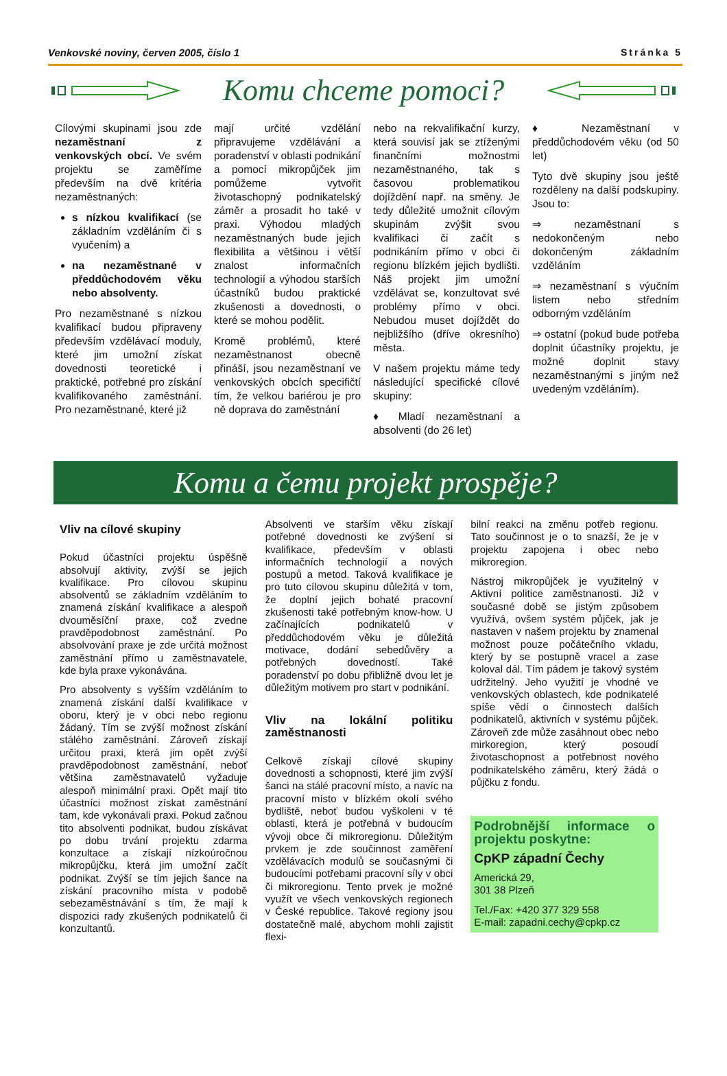Venkovské noviny, červen 2005, číslo 1 Stránka 5
Komu chceme pomoci?
Cílovými skupinami jsou zde nezaměstnaní z venkovských obcí. Ve svém projektu se zaměříme především na dvě kritéria nezaměstnaných:
s nízkou kvalifikací (se základním vzděláním či s vyučením) a
na nezaměstnané v předdůchodovém věku nebo absolventy.
Pro nezaměstnané s nízkou kvalifikací budou připraveny především vzdělávací moduly, které jim umožní získat dovednosti teoretické i praktické, potřebné pro získání kvalifikovaného zaměstnání. Pro nezaměstnané, které již
mají určité vzdělání připravujeme vzdělávání a poradenství v oblasti podnikání a pomocí mikropůjček jim pomůžeme vytvořit životaschopný podnikatelský záměr a prosadit ho také v praxi. Výhodou mladých nezaměstnaných bude jejich flexibilita a většinou i větší znalost informačních technologií a výhodou starších účastníků budou praktické zkušenosti a dovednosti, o které se mohou podělit.
Kromě problémů, které nezaměstnanost obecně přináší, jsou nezaměstnaní ve venkovských obcích specifičtí tím, že velkou bariérou je pro ně doprava do zaměstnání
nebo na rekvalifikační kurzy, která souvisí jak se ztíženými finančními možnostmi nezaměstnaného, tak s časovou problematikou dojíždění např. na směny. Je tedy důležité umožnit cílovým skupinám zvýšit svou kvalifikaci či začít s podnikáním přímo v obci či regionu blízkém jejich bydlišti. Náš projekt jim umožní vzdělávat se, konzultovat své problémy přímo v obci. Nebudou muset dojíždět do nejbližšího (dříve okresního) města.
V našem projektu máme tedy následující specifické cílové skupiny:
♦ Mladí nezaměstnaní a absolventi (do 26 let)
♦ Nezaměstnaní v předdůchodovém věku (od 50 let)
Tyto dvě skupiny jsou ještě rozděleny na další podskupiny. Jsou to:
⇒ nezaměstnaní s nedokončeným nebo dokončeným základním vzděláním
⇒ nezaměstnaní s výučním listem nebo středním odborným vzděláním
⇒ ostatní (pokud bude potřeba doplnit účastníky projektu, je možné doplnit stavy nezaměstnanými s jiným než uvedeným vzděláním).
Komu a čemu projekt prospěje?
Vliv na cílové skupiny
Pokud účastníci projektu úspěšně absolvují aktivity, zvýší se jejich kvalifikace. Pro cílovou skupinu absolventů se základním vzděláním to znamená získání kvalifikace a alespoň dvouměsíční praxe, což zvedne pravděpodobnost zaměstnání. Po absolvování praxe je zde určitá možnost zaměstnání přímo u zaměstnavatele, kde byla praxe vykonávána.
Pro absolventy s vyšším vzděláním to znamená získání další kvalifikace v oboru, který je v obci nebo regionu žádaný. Tím se zvýší možnost získání stálého zaměstnání. Zároveň získají určitou praxi, která jim opět zvýší pravděpodobnost zaměstnání, neboť většina zaměstnavatelů vyžaduje alespoň minimální praxi. Opět mají tito účastníci možnost získat zaměstnání tam, kde vykonávali praxi. Pokud začnou tito absolventi podnikat, budou získávat po dobu trvání projektu zdarma konzultace a získají nízkoúročnou mikropůjčku, která jim umožní začít podnikat. Zvýší se tím jejich šance na získání pracovního místa v podobě sebezaměstnávání s tím, že mají k dispozici rady zkušených podnikatelů či konzultantů.
Absolventi ve starším věku získají potřebné dovednosti ke zvýšení si kvalifikace, především v oblasti informačních technologií a nových postupů a metod. Taková kvalifikace je pro tuto cílovou skupinu důležitá v tom, že doplní jejich bohaté pracovní zkušenosti také potřebným know-how. U začínajících podnikatelů v předdůchodovém věku je důležitá motivace, dodání sebedůvěry a potřebných dovedností. Také poradenství po dobu přibližně dvou let je důležitým motivem pro start v podnikání.
Vliv na lokální politiku zaměstnanosti
Celkově získají cílové skupiny dovednosti a schopnosti, které jim zvýší šanci na stálé pracovní místo, a navíc na pracovní místo v blízkém okolí svého bydliště, neboť budou vyškoleni v té oblasti, která je potřebná v budoucím vývoji obce či mikroregionu. Důležitým prvkem je zde součinnost zaměření vzdělávacích modulů se současnými či budoucími potřebami pracovní síly v obci či mikroregionu. Tento prvek je možné využít ve všech venkovských regionech v České republice. Takové regiony jsou dostatečně malé, abychom mohli zajistit flexi-
bilní reakci na změnu potřeb regionu. Tato součinnost je o to snazší, že je v projektu zapojena i obec nebo mikroregion.
Nástroj mikropůjček je využitelný v Aktivní politice zaměstnanosti. Již v současné době se jistým způsobem využívá, ovšem systém půjček, jak je nastaven v našem projektu by znamenal možnost pouze počátečního vkladu, který by se postupně vracel a zase koloval dál. Tím pádem je takový systém udržitelný. Jeho využití je vhodné ve venkovských oblastech, kde podnikatelé spíše vědí o činnostech dalších podnikatelů, aktivních v systému půjček. Zároveň zde může zasáhnout obec nebo mirkoregion, který posoudí životaschopnost a potřebnost nového podnikatelského záměru, který žádá o půjčku z fondu.
Podrobnější informace o projektu poskytne:
CpKP západní Čechy
Americká 29,
301 38 Plzeň
Tel./Fax: +420 377 329 558
E-mail: zapadni.cechy@cpkp.cz